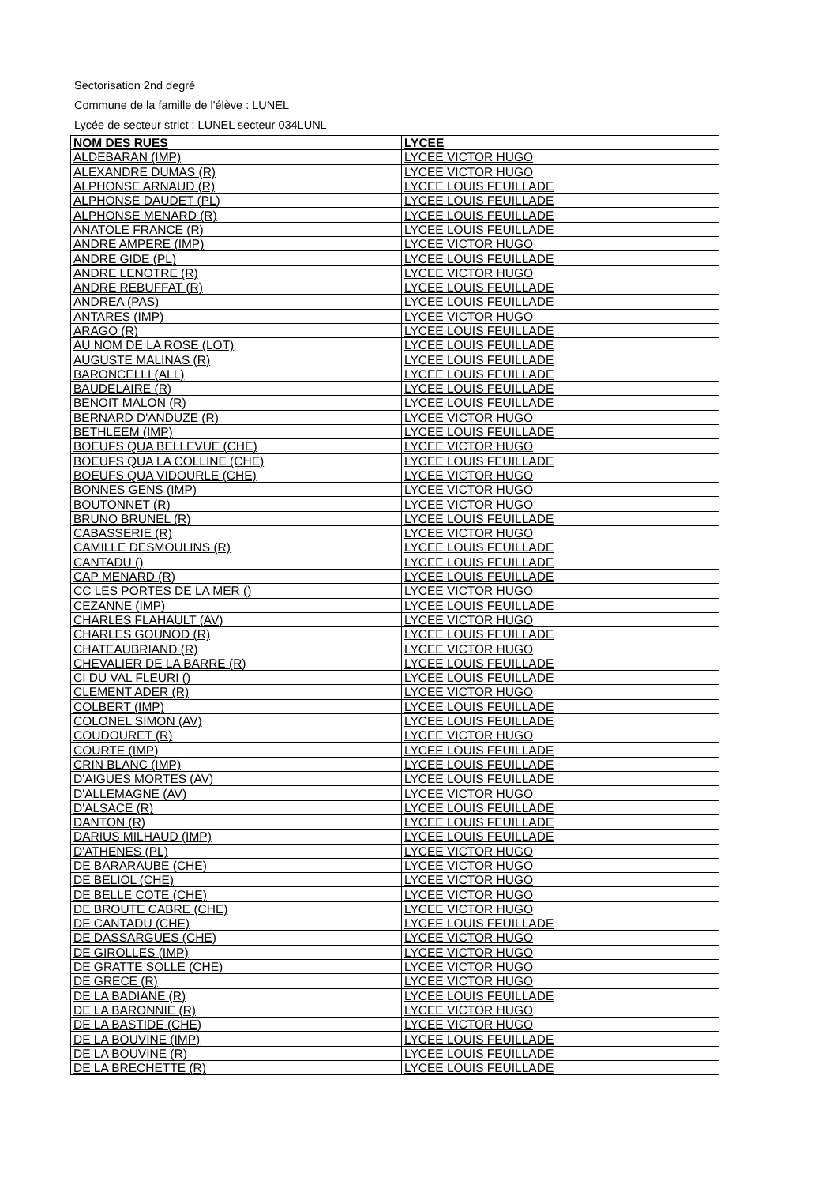Sectorisation 2nd degré
Commune de la famille de l'élève : LUNEL
Lycée de secteur strict : LUNEL secteur 034LUNL
| NOM DES RUES | LYCEE |
| --- | --- |
| ALDEBARAN (IMP) | LYCEE VICTOR HUGO |
| ALEXANDRE DUMAS (R) | LYCEE VICTOR HUGO |
| ALPHONSE ARNAUD (R) | LYCEE LOUIS FEUILLADE |
| ALPHONSE DAUDET (PL) | LYCEE LOUIS FEUILLADE |
| ALPHONSE MENARD (R) | LYCEE LOUIS FEUILLADE |
| ANATOLE FRANCE (R) | LYCEE LOUIS FEUILLADE |
| ANDRE AMPERE (IMP) | LYCEE VICTOR HUGO |
| ANDRE GIDE (PL) | LYCEE LOUIS FEUILLADE |
| ANDRE LENOTRE (R) | LYCEE VICTOR HUGO |
| ANDRE REBUFFAT (R) | LYCEE LOUIS FEUILLADE |
| ANDREA (PAS) | LYCEE LOUIS FEUILLADE |
| ANTARES (IMP) | LYCEE VICTOR HUGO |
| ARAGO (R) | LYCEE LOUIS FEUILLADE |
| AU NOM DE LA ROSE (LOT) | LYCEE LOUIS FEUILLADE |
| AUGUSTE MALINAS (R) | LYCEE LOUIS FEUILLADE |
| BARONCELLI (ALL) | LYCEE LOUIS FEUILLADE |
| BAUDELAIRE (R) | LYCEE LOUIS FEUILLADE |
| BENOIT MALON (R) | LYCEE LOUIS FEUILLADE |
| BERNARD D'ANDUZE (R) | LYCEE VICTOR HUGO |
| BETHLEEM (IMP) | LYCEE LOUIS FEUILLADE |
| BOEUFS QUA BELLEVUE (CHE) | LYCEE VICTOR HUGO |
| BOEUFS QUA LA COLLINE (CHE) | LYCEE LOUIS FEUILLADE |
| BOEUFS QUA VIDOURLE (CHE) | LYCEE VICTOR HUGO |
| BONNES GENS (IMP) | LYCEE VICTOR HUGO |
| BOUTONNET (R) | LYCEE VICTOR HUGO |
| BRUNO BRUNEL (R) | LYCEE LOUIS FEUILLADE |
| CABASSERIE (R) | LYCEE VICTOR HUGO |
| CAMILLE DESMOULINS (R) | LYCEE LOUIS FEUILLADE |
| CANTADU () | LYCEE LOUIS FEUILLADE |
| CAP MENARD (R) | LYCEE LOUIS FEUILLADE |
| CC LES PORTES DE LA MER () | LYCEE VICTOR HUGO |
| CEZANNE (IMP) | LYCEE LOUIS FEUILLADE |
| CHARLES FLAHAULT (AV) | LYCEE VICTOR HUGO |
| CHARLES GOUNOD (R) | LYCEE LOUIS FEUILLADE |
| CHATEAUBRIAND (R) | LYCEE VICTOR HUGO |
| CHEVALIER DE LA BARRE (R) | LYCEE LOUIS FEUILLADE |
| CI DU VAL FLEURI () | LYCEE LOUIS FEUILLADE |
| CLEMENT ADER (R) | LYCEE VICTOR HUGO |
| COLBERT (IMP) | LYCEE LOUIS FEUILLADE |
| COLONEL SIMON (AV) | LYCEE LOUIS FEUILLADE |
| COUDOURET (R) | LYCEE VICTOR HUGO |
| COURTE (IMP) | LYCEE LOUIS FEUILLADE |
| CRIN BLANC (IMP) | LYCEE LOUIS FEUILLADE |
| D'AIGUES MORTES (AV) | LYCEE LOUIS FEUILLADE |
| D'ALLEMAGNE (AV) | LYCEE VICTOR HUGO |
| D'ALSACE (R) | LYCEE LOUIS FEUILLADE |
| DANTON (R) | LYCEE LOUIS FEUILLADE |
| DARIUS MILHAUD (IMP) | LYCEE LOUIS FEUILLADE |
| D'ATHENES (PL) | LYCEE VICTOR HUGO |
| DE BARARAUBE (CHE) | LYCEE VICTOR HUGO |
| DE BELIOL (CHE) | LYCEE VICTOR HUGO |
| DE BELLE COTE (CHE) | LYCEE VICTOR HUGO |
| DE BROUTE CABRE (CHE) | LYCEE VICTOR HUGO |
| DE CANTADU (CHE) | LYCEE LOUIS FEUILLADE |
| DE DASSARGUES (CHE) | LYCEE VICTOR HUGO |
| DE GIROLLES (IMP) | LYCEE VICTOR HUGO |
| DE GRATTE SOLLE (CHE) | LYCEE VICTOR HUGO |
| DE GRECE (R) | LYCEE VICTOR HUGO |
| DE LA BADIANE (R) | LYCEE LOUIS FEUILLADE |
| DE LA BARONNIE (R) | LYCEE VICTOR HUGO |
| DE LA BASTIDE (CHE) | LYCEE VICTOR HUGO |
| DE LA BOUVINE (IMP) | LYCEE LOUIS FEUILLADE |
| DE LA BOUVINE (R) | LYCEE LOUIS FEUILLADE |
| DE LA BRECHETTE (R) | LYCEE LOUIS FEUILLADE |